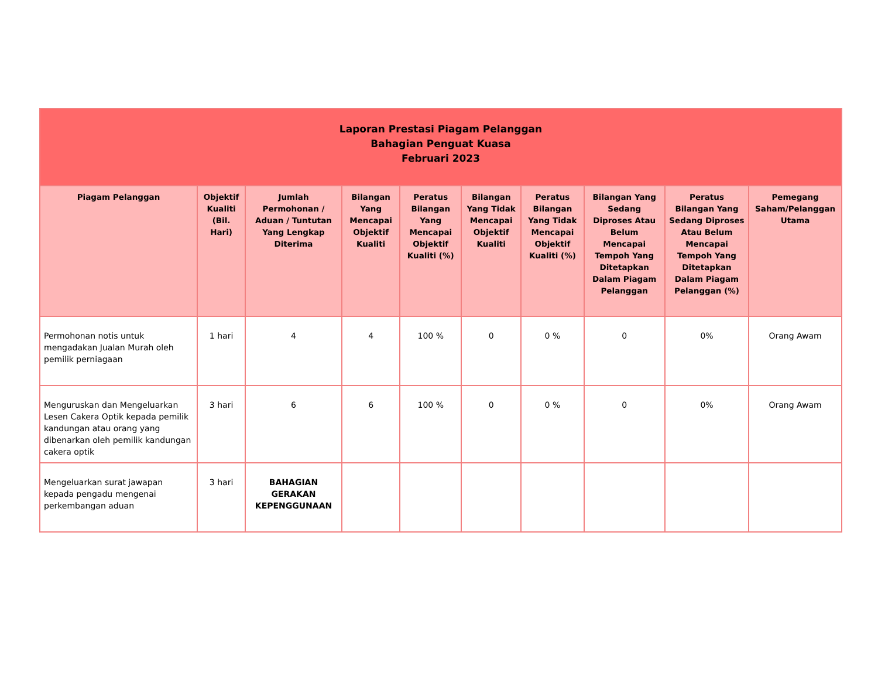| Laporan Prestasi Piagam Pelanggan Bahagian Penguat Kuasa Februari 2023 | | | | | | | | | |
| Piagam Pelanggan | Objektif Kualiti (Bil. Hari) | Jumlah Permohonan / Aduan / Tuntutan Yang Lengkap Diterima | Bilangan Yang Mencapai Objektif Kualiti | Peratus Bilangan Yang Mencapai Objektif Kualiti (%) | Bilangan Yang Tidak Mencapai Objektif Kualiti | Peratus Bilangan Yang Tidak Mencapai Objektif Kualiti (%) | Bilangan Yang Sedang Diproses Atau Belum Mencapai Tempoh Yang Ditetapkan Dalam Piagam Pelanggan | Peratus Bilangan Yang Sedang Diproses Atau Belum Mencapai Tempoh Yang Ditetapkan Dalam Piagam Pelanggan (%) | Pemegang Saham/Pelanggan Utama |
| Permohonan notis untuk mengadakan Jualan Murah oleh pemilik perniagaan | 1 hari | 4 | 4 | 100 % | 0 | 0 % | 0 | 0% | Orang Awam |
| Menguruskan dan Mengeluarkan Lesen Cakera Optik kepada pemilik kandungan atau orang yang dibenarkan oleh pemilik kandungan cakera optik | 3 hari | 6 | 6 | 100 % | 0 | 0 % | 0 | 0% | Orang Awam |
| Mengeluarkan surat jawapan kepada pengadu mengenai perkembangan aduan | 3 hari | BAHAGIAN GERAKAN KEPENGGUNAAN | | | | | | | |